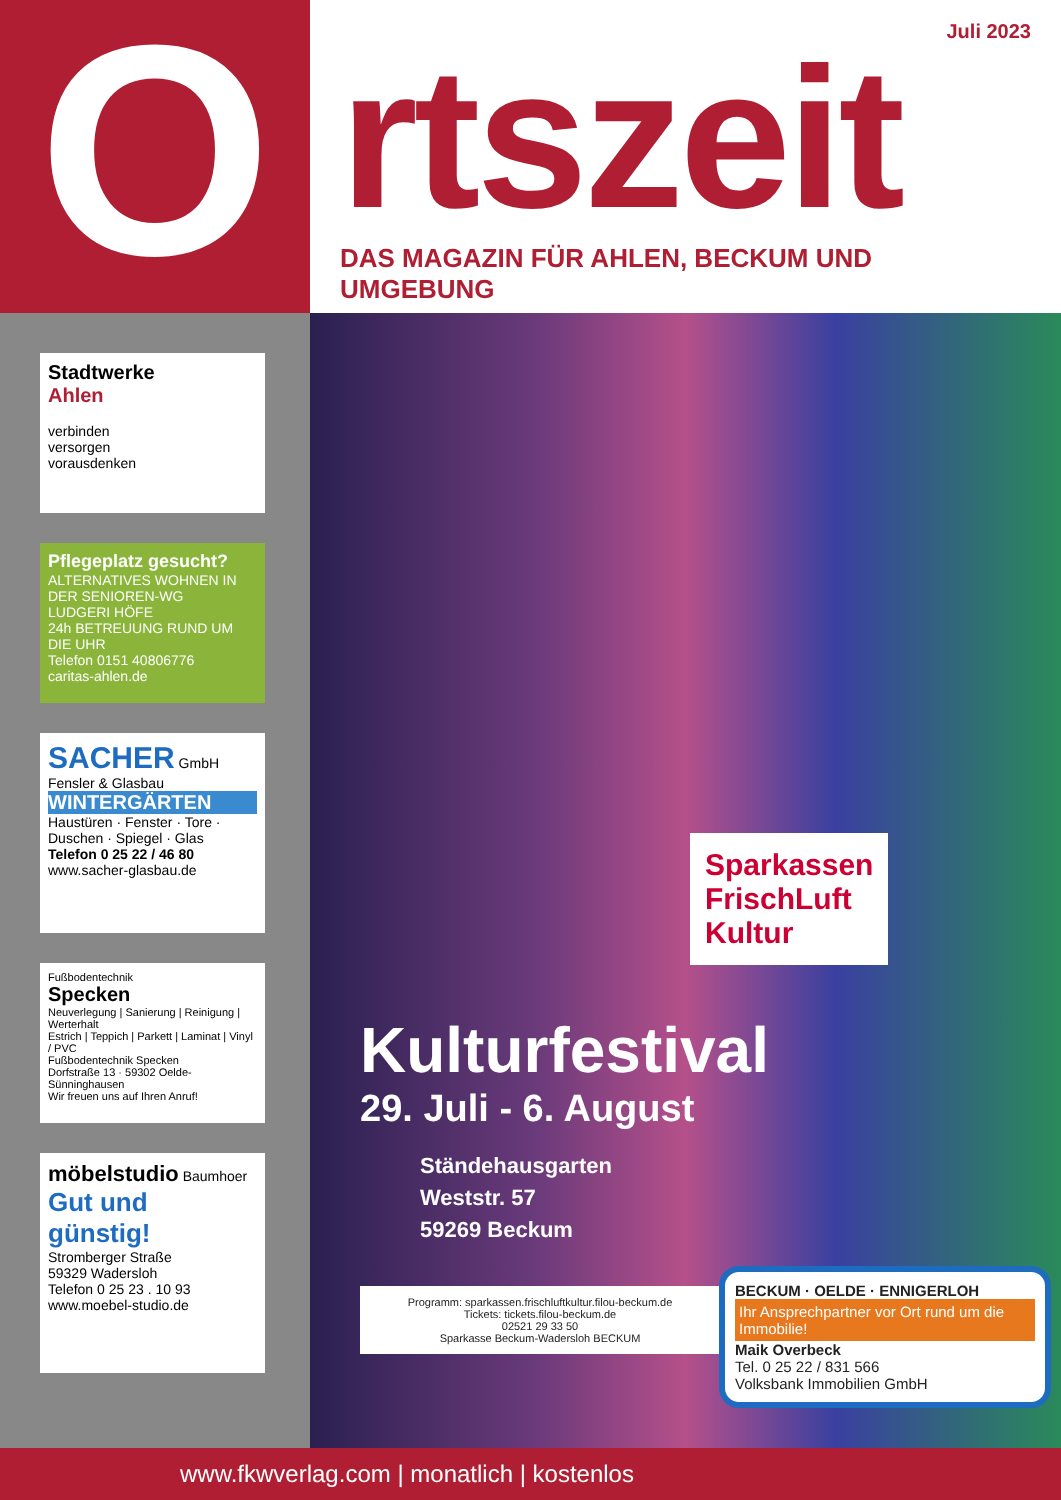O
Juli 2023
rtszeit
DAS MAGAZIN FÜR AHLEN, BECKUM UND UMGEBUNG
Stadtwerke
Ahlen
verbinden
versorgen
vorausdenken
Pflegeplatz gesucht?
ALTERNATIVES WOHNEN IN DER SENIOREN-WG
LUDGERI HÖFE
24h BETREUUNG RUND UM DIE UHR
Telefon 0151 40806776
caritas-ahlen.de
SACHER GmbH
Fensler & Glasbau
WINTERGÄRTEN
Haustüren · Fenster · Tore · Duschen · Spiegel · Glas
Telefon 0 25 22 / 46 80
www.sacher-glasbau.de
Fußbodentechnik
Specken
Neuverlegung | Sanierung | Reinigung | Werterhalt
Estrich | Teppich | Parkett | Laminat | Vinyl / PVC
Fußbodentechnik Specken
Dorfstraße 13 · 59302 Oelde-Sünninghausen
Wir freuen uns auf Ihren Anruf!
möbelstudio Baumhoer
Gut und günstig!
Stromberger Straße
59329 Wadersloh
Telefon 0 25 23 . 10 93
www.moebel-studio.de
Sparkassen
FrischLuft
Kultur
Kulturfestival
29. Juli - 6. August
Ständehausgarten
Weststr. 57
59269 Beckum
Programm: sparkassen.frischluftkultur.filou-beckum.de
Tickets: tickets.filou-beckum.de
02521 29 33 50
Sparkasse Beckum-Wadersloh BECKUM
BECKUM · OELDE · ENNIGERLOH
Ihr Ansprechpartner vor Ort rund um die Immobilie!
Maik Overbeck
Tel. 0 25 22 / 831 566
Volksbank Immobilien GmbH
www.fkwverlag.com | monatlich | kostenlos